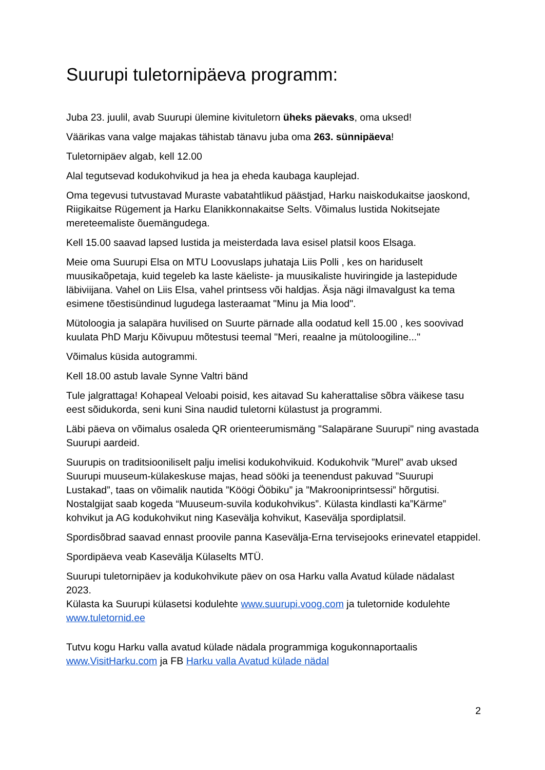Suurupi tuletornipäeva programm:
Juba 23. juulil, avab Suurupi ülemine kivituletorn üheks päevaks, oma uksed!
Väärikas vana valge majakas tähistab tänavu juba oma 263. sünnipäeva!
Tuletornipäev algab, kell 12.00
Alal tegutsevad kodukohvikud ja hea ja eheda kaubaga kauplejad.
Oma tegevusi tutvustavad Muraste vabatahtlikud päästjad, Harku naiskodukaitse jaoskond, Riigikaitse Rügement ja Harku Elanikkonnakaitse Selts. Võimalus lustida Nokitsejate mereteemaliste õuemängudega.
Kell 15.00 saavad lapsed lustida ja meisterdada lava esisel platsil koos Elsaga.
Meie oma Suurupi Elsa on MTU Loovuslaps juhataja Liis Polli , kes on hariduselt muusikaõpetaja, kuid tegeleb ka laste käeliste- ja muusikaliste huviringide ja lastepidude läbiviijana. Vahel on Liis Elsa, vahel printsess või haldjas. Äsja nägi ilmavalgust ka tema esimene tõestisündinud lugudega lasteraamat "Minu ja Mia lood".
Mütoloogia ja salapära huvilised on Suurte pärnade alla oodatud kell 15.00 , kes soovivad kuulata PhD Marju Kõivupuu mõtestusi teemal "Meri, reaalne ja mütoloogiline..."
Võimalus küsida autogrammi.
Kell 18.00 astub lavale Synne Valtri bänd
Tule jalgrattaga! Kohapeal Veloabi poisid, kes aitavad Su kaherattalise sõbra väikese tasu eest sõidukorda, seni kuni Sina naudid tuletorni külastust ja programmi.
Läbi päeva on võimalus osaleda QR orienteerumismäng "Salapärane Suurupi" ning avastada Suurupi aardeid.
Suurupis on traditsiooniliselt palju imelisi kodukohvikuid. Kodukohvik ”Murel” avab uksed Suurupi muuseum-külakeskuse majas, head sööki ja teenendust pakuvad ”Suurupi Lustakad”, taas on võimalik nautida ”Köögi Ööbiku” ja ”Makrooniprintsessi” hõrgutisi. Nostalgijat saab kogeda “Muuseum-suvila kodukohvikus”. Külasta kindlasti ka”Kärme” kohvikut ja AG kodukohvikut ning Kasevälja kohvikut, Kasevälja spordiplatsil.
Spordisõbrad saavad ennast proovile panna Kasevälja-Erna tervisejooks erinevatel etappidel.
Spordipäeva veab Kasevälja Külaselts MTÜ.
Suurupi tuletornipäev ja kodukohvikute päev on osa Harku valla Avatud külade nädalast 2023.
Külasta ka Suurupi külasetsi kodulehte www.suurupi.voog.com ja tuletornide kodulehte www.tuletornid.ee
Tutvu kogu Harku valla avatud külade nädala programmiga kogukonnaportaalis www.VisitHarku.com ja FB Harku valla Avatud külade nädal
2